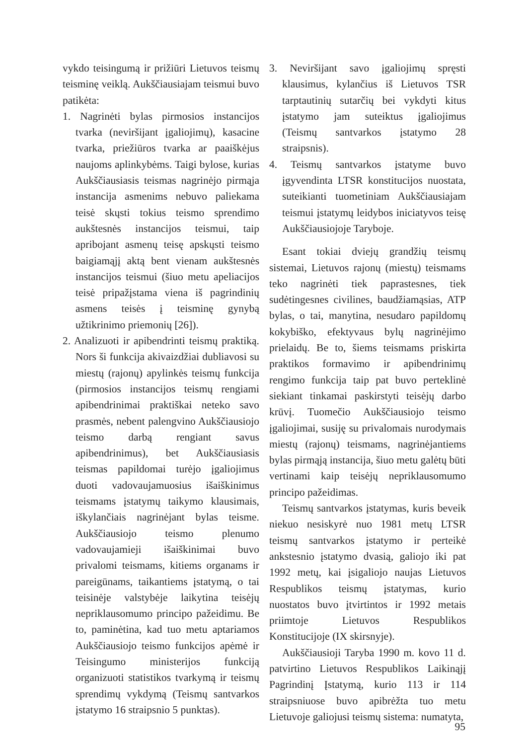vykdo teisingumą ir prižiūri Lietuvos teismų teisminę veiklą. Aukščiausiajam teismui buvo patikėta:
1. Nagrinėti bylas pirmosios instancijos tvarka (neviršijant įgaliojimų), kasacine tvarka, priežiūros tvarka ar paaiškėjus naujoms aplinkybėms. Taigi bylose, kurias Aukščiausiasis teismas nagrinėjo pirmąja instancija asmenims nebuvo paliekama teisė skųsti tokius teismo sprendimo aukštesnės instancijos teismui, taip apribojant asmenų teisę apskųsti teismo baigiamąjį aktą bent vienam aukštesnės instancijos teismui (šiuo metu apeliacijos teisė pripažįstama viena iš pagrindinių asmens teisės į teisminę gynybą užtikrinimo priemonių [26]).
2. Analizuoti ir apibendrinti teismų praktiką. Nors ši funkcija akivaizdžiai dubliavosi su miestų (rajonų) apylinkės teismų funkcija (pirmosios instancijos teismų rengiami apibendrinimai praktiškai neteko savo prasmės, nebent palengvino Aukščiausiojo teismo darbą rengiant savus apibendrinimus), bet Aukščiausiasis teismas papildomai turėjo įgaliojimus duoti vadovaujamuosius išaiškinimus teismams įstatymų taikymo klausimais, iškylančiais nagrinėjant bylas teisme. Aukščiausiojo teismo plenumo vadovaujamieji išaiškinimai buvo privalomi teismams, kitiems organams ir pareigūnams, taikantiems įstatymą, o tai teisinėje valstybėje laikytina teisėjų nepriklausomumo principo pažeidimu. Be to, paminėtina, kad tuo metu aptariamos Aukščiausiojo teismo funkcijos apėmė ir Teisingumo ministerijos funkciją organizuoti statistikos tvarkymą ir teismų sprendimų vykdymą (Teismų santvarkos įstatymo 16 straipsnio 5 punktas).
3. Neviršijant savo įgaliojimų spręsti klausimus, kylančius iš Lietuvos TSR tarptautinių sutarčių bei vykdyti kitus įstatymo jam suteiktus įgaliojimus (Teismų santvarkos įstatymo 28 straipsnis).
4. Teismų santvarkos įstatyme buvo įgyvendinta LTSR konstitucijos nuostata, suteikianti tuometiniam Aukščiausiajam teismui įstatymų leidybos iniciatyvos teisę Aukščiausiojoje Taryboje.
Esant tokiai dviejų grandžių teismų sistemai, Lietuvos rajonų (miestų) teismams teko nagrinėti tiek paprastesnes, tiek sudėtingesnes civilines, baudžiamąsias, ATP bylas, o tai, manytina, nesudaro papildomų kokybiško, efektyvaus bylų nagrinėjimo prielaidų. Be to, šiems teismams priskirta praktikos formavimo ir apibendrinimų rengimo funkcija taip pat buvo perteklinė siekiant tinkamai paskirstyti teisėjų darbo krūvį. Tuomečio Aukščiausiojo teismo įgaliojimai, susiję su privalomais nurodymais miestų (rajonų) teismams, nagrinėjantiems bylas pirmąją instancija, šiuo metu galėtų būti vertinami kaip teisėjų nepriklausomumo principo pažeidimas.
Teismų santvarkos įstatymas, kuris beveik niekuo nesiskyrė nuo 1981 metų LTSR teismų santvarkos įstatymo ir perteikė ankstesnio įstatymo dvasią, galiojo iki pat 1992 metų, kai įsigaliojo naujas Lietuvos Respublikos teismų įstatymas, kurio nuostatos buvo įtvirtintos ir 1992 metais priimtoje Lietuvos Respublikos Konstitucijoje (IX skirsnyje).
Aukščiausioji Taryba 1990 m. kovo 11 d. patvirtino Lietuvos Respublikos Laikinąjį Pagrindinį Įstatymą, kurio 113 ir 114 straipsniuose buvo apibrėžta tuo metu Lietuvoje galiojusi teismų sistema: numatyta,
95